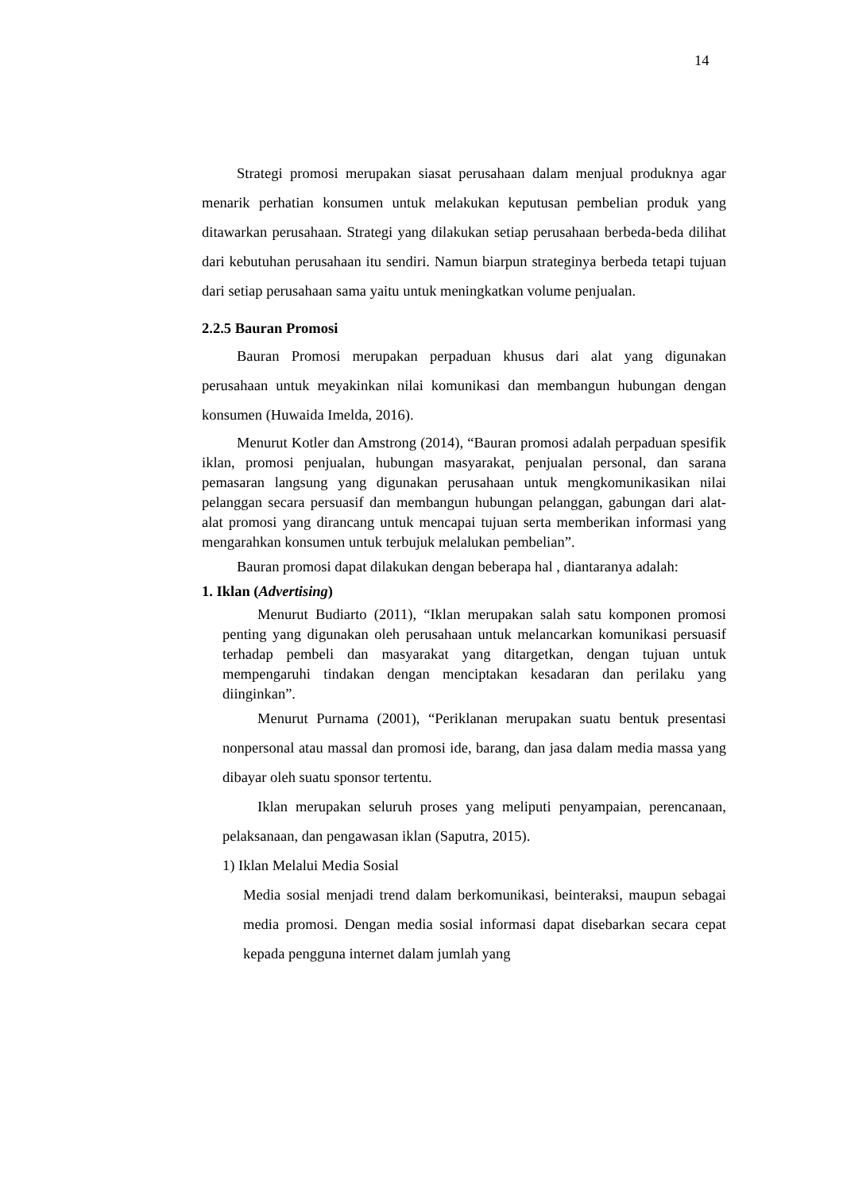14
Strategi promosi merupakan siasat perusahaan dalam menjual produknya agar menarik perhatian konsumen untuk melakukan keputusan pembelian produk yang ditawarkan perusahaan. Strategi yang dilakukan setiap perusahaan berbeda-beda dilihat dari kebutuhan perusahaan itu sendiri. Namun biarpun strateginya berbeda tetapi tujuan dari setiap perusahaan sama yaitu untuk meningkatkan volume penjualan.
2.2.5 Bauran Promosi
Bauran Promosi merupakan perpaduan khusus dari alat yang digunakan perusahaan untuk meyakinkan nilai komunikasi dan membangun hubungan dengan konsumen (Huwaida Imelda, 2016).
Menurut Kotler dan Amstrong (2014), “Bauran promosi adalah perpaduan spesifik iklan, promosi penjualan, hubungan masyarakat, penjualan personal, dan sarana pemasaran langsung yang digunakan perusahaan untuk mengkomunikasikan nilai pelanggan secara persuasif dan membangun hubungan pelanggan, gabungan dari alat-alat promosi yang dirancang untuk mencapai tujuan serta memberikan informasi yang mengarahkan konsumen untuk terbujuk melalukan pembelian”.
Bauran promosi dapat dilakukan dengan beberapa hal , diantaranya adalah:
1. Iklan (Advertising)
Menurut Budiarto (2011), “Iklan merupakan salah satu komponen promosi penting yang digunakan oleh perusahaan untuk melancarkan komunikasi persuasif terhadap pembeli dan masyarakat yang ditargetkan, dengan tujuan untuk mempengaruhi tindakan dengan menciptakan kesadaran dan perilaku yang diinginkan”.
Menurut Purnama (2001), “Periklanan merupakan suatu bentuk presentasi nonpersonal atau massal dan promosi ide, barang, dan jasa dalam media massa yang dibayar oleh suatu sponsor tertentu.
Iklan merupakan seluruh proses yang meliputi penyampaian, perencanaan, pelaksanaan, dan pengawasan iklan (Saputra, 2015).
1) Iklan Melalui Media Sosial
Media sosial menjadi trend dalam berkomunikasi, beinteraksi, maupun sebagai media promosi. Dengan media sosial informasi dapat disebarkan secara cepat kepada pengguna internet dalam jumlah yang